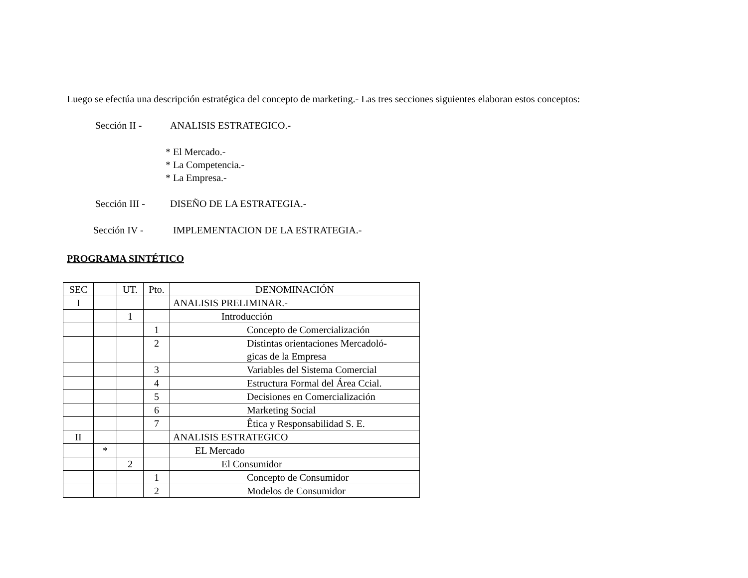Luego se efectúa una descripción estratégica del concepto de marketing.- Las tres secciones siguientes elaboran estos conceptos:
Sección II - ANALISIS ESTRATEGICO.-
* El Mercado.-
* La Competencia.-
* La Empresa.-
Sección III - DISEÑO DE LA ESTRATEGIA.-
Sección IV - IMPLEMENTACION DE LA ESTRATEGIA.-
PROGRAMA SINTÉTICO
| SEC | | UT. | Pto. | DENOMINACIÓN |
| I | | | | ANALISIS PRELIMINAR.- |
| | | 1 | | Introducción |
| | | | 1 | Concepto de Comercialización |
| | | | 2 | Distintas orientaciones Mercadoló- gicas de la Empresa |
| | | | 3 | Variables del Sistema Comercial |
| | | | 4 | Estructura Formal del Área Ccial. |
| | | | 5 | Decisiones en Comercialización |
| | | | 6 | Marketing Social |
| | | | 7 | Êtica y Responsabilidad S. E. |
| II | | | | ANALISIS ESTRATEGICO |
| | * | | | EL Mercado |
| | | 2 | | El Consumidor |
| | | | 1 | Concepto de Consumidor |
| | | | 2 | Modelos de Consumidor |